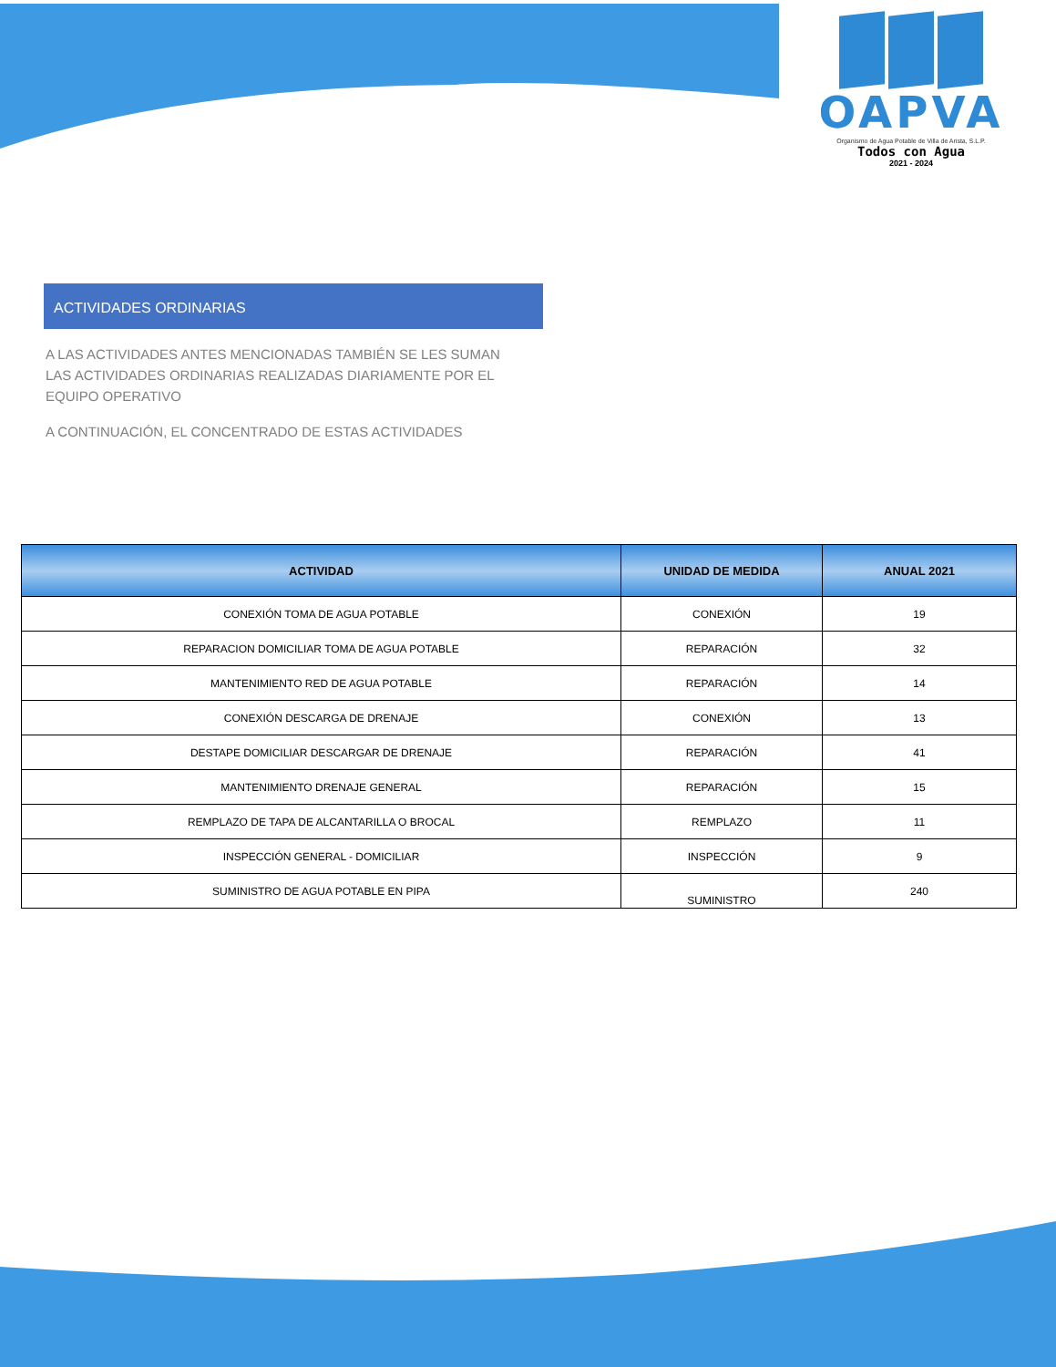OAPVA
Organismo de Agua Potable de Villa de Arista, S.L.P.
Todos con Agua
2021 - 2024
ACTIVIDADES ORDINARIAS
A LAS ACTIVIDADES ANTES MENCIONADAS TAMBIÉN SE LES SUMAN LAS ACTIVIDADES ORDINARIAS REALIZADAS DIARIAMENTE POR EL EQUIPO OPERATIVO
A CONTINUACIÓN, EL CONCENTRADO DE ESTAS ACTIVIDADES
| ACTIVIDAD | UNIDAD DE MEDIDA | ANUAL 2021 |
| --- | --- | --- |
| CONEXIÓN TOMA DE AGUA POTABLE | CONEXIÓN | 19 |
| REPARACION DOMICILIAR TOMA DE AGUA POTABLE | REPARACIÓN | 32 |
| MANTENIMIENTO RED DE AGUA POTABLE | REPARACIÓN | 14 |
| CONEXIÓN DESCARGA DE DRENAJE | CONEXIÓN | 13 |
| DESTAPE DOMICILIAR DESCARGAR DE DRENAJE | REPARACIÓN | 41 |
| MANTENIMIENTO DRENAJE GENERAL | REPARACIÓN | 15 |
| REMPLAZO DE TAPA DE ALCANTARILLA O BROCAL | REMPLAZO | 11 |
| INSPECCIÓN GENERAL - DOMICILIAR | INSPECCIÓN | 9 |
| SUMINISTRO DE AGUA POTABLE EN PIPA | SUMINISTRO | 240 |